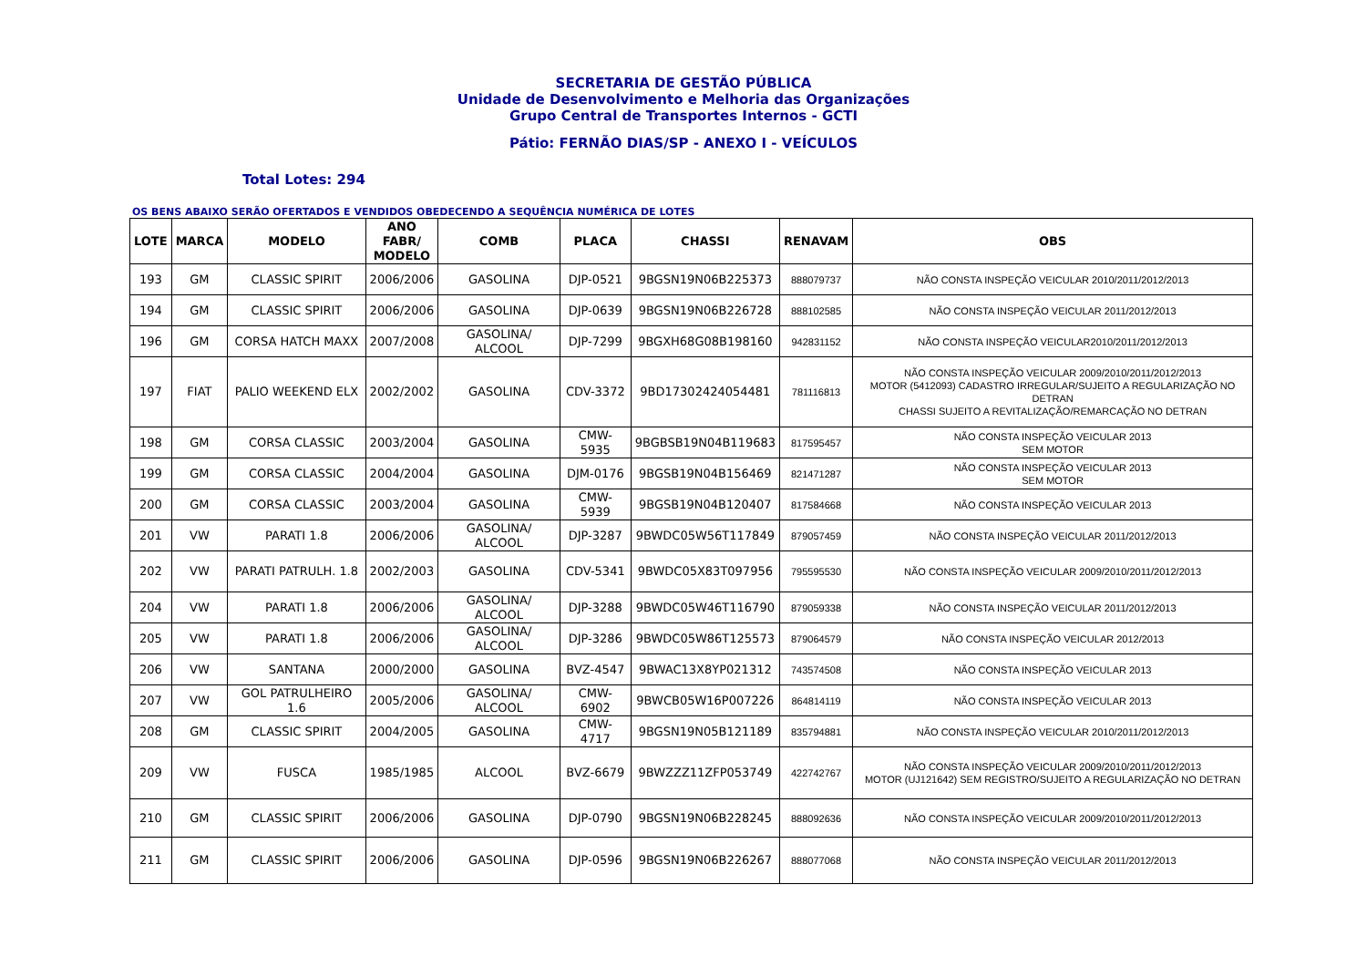SECRETARIA DE GESTÃO PÚBLICA
Unidade de Desenvolvimento e Melhoria das Organizações
Grupo Central de Transportes Internos - GCTI
Pátio: FERNÃO DIAS/SP - ANEXO I - VEÍCULOS
Total Lotes: 294
OS BENS ABAIXO SERÃO OFERTADOS E VENDIDOS OBEDECENDO A SEQUÊNCIA NUMÉRICA DE LOTES
| LOTE | MARCA | MODELO | ANO FABR/ MODELO | COMB | PLACA | CHASSI | RENAVAM | OBS |
| --- | --- | --- | --- | --- | --- | --- | --- | --- |
| 193 | GM | CLASSIC SPIRIT | 2006/2006 | GASOLINA | DJP-0521 | 9BGSN19N06B225373 | 888079737 | NÃO CONSTA INSPEÇÃO VEICULAR 2010/2011/2012/2013 |
| 194 | GM | CLASSIC SPIRIT | 2006/2006 | GASOLINA | DJP-0639 | 9BGSN19N06B226728 | 888102585 | NÃO CONSTA INSPEÇÃO VEICULAR 2011/2012/2013 |
| 196 | GM | CORSA HATCH MAXX | 2007/2008 | GASOLINA/ ALCOOL | DJP-7299 | 9BGXH68G08B198160 | 942831152 | NÃO CONSTA INSPEÇÃO VEICULAR2010/2011/2012/2013 |
| 197 | FIAT | PALIO WEEKEND ELX | 2002/2002 | GASOLINA | CDV-3372 | 9BD17302424054481 | 781116813 | NÃO CONSTA INSPEÇÃO VEICULAR 2009/2010/2011/2012/2013 MOTOR (5412093) CADASTRO IRREGULAR/SUJEITO A REGULARIZAÇÃO NO DETRAN CHASSI SUJEITO A REVITALIZAÇÃO/REMARCAÇÃO NO DETRAN |
| 198 | GM | CORSA CLASSIC | 2003/2004 | GASOLINA | CMW-5935 | 9BGBSB19N04B119683 | 817595457 | NÃO CONSTA INSPEÇÃO VEICULAR 2013 SEM MOTOR |
| 199 | GM | CORSA CLASSIC | 2004/2004 | GASOLINA | DJM-0176 | 9BGSB19N04B156469 | 821471287 | NÃO CONSTA INSPEÇÃO VEICULAR 2013 SEM MOTOR |
| 200 | GM | CORSA CLASSIC | 2003/2004 | GASOLINA | CMW-5939 | 9BGSB19N04B120407 | 817584668 | NÃO CONSTA INSPEÇÃO VEICULAR 2013 |
| 201 | VW | PARATI 1.8 | 2006/2006 | GASOLINA/ ALCOOL | DJP-3287 | 9BWDC05W56T117849 | 879057459 | NÃO CONSTA INSPEÇÃO VEICULAR 2011/2012/2013 |
| 202 | VW | PARATI PATRULH. 1.8 | 2002/2003 | GASOLINA | CDV-5341 | 9BWDC05X83T097956 | 795595530 | NÃO CONSTA INSPEÇÃO VEICULAR 2009/2010/2011/2012/2013 |
| 204 | VW | PARATI 1.8 | 2006/2006 | GASOLINA/ ALCOOL | DJP-3288 | 9BWDC05W46T116790 | 879059338 | NÃO CONSTA INSPEÇÃO VEICULAR 2011/2012/2013 |
| 205 | VW | PARATI 1.8 | 2006/2006 | GASOLINA/ ALCOOL | DJP-3286 | 9BWDC05W86T125573 | 879064579 | NÃO CONSTA INSPEÇÃO VEICULAR 2012/2013 |
| 206 | VW | SANTANA | 2000/2000 | GASOLINA | BVZ-4547 | 9BWAC13X8YP021312 | 743574508 | NÃO CONSTA INSPEÇÃO VEICULAR 2013 |
| 207 | VW | GOL PATRULHEIRO 1.6 | 2005/2006 | GASOLINA/ ALCOOL | CMW-6902 | 9BWCB05W16P007226 | 864814119 | NÃO CONSTA INSPEÇÃO VEICULAR 2013 |
| 208 | GM | CLASSIC SPIRIT | 2004/2005 | GASOLINA | CMW-4717 | 9BGSN19N05B121189 | 835794881 | NÃO CONSTA INSPEÇÃO VEICULAR 2010/2011/2012/2013 |
| 209 | VW | FUSCA | 1985/1985 | ALCOOL | BVZ-6679 | 9BWZZZ11ZFP053749 | 422742767 | NÃO CONSTA INSPEÇÃO VEICULAR 2009/2010/2011/2012/2013 MOTOR (UJ121642) SEM REGISTRO/SUJEITO A REGULARIZAÇÃO NO DETRAN |
| 210 | GM | CLASSIC SPIRIT | 2006/2006 | GASOLINA | DJP-0790 | 9BGSN19N06B228245 | 888092636 | NÃO CONSTA INSPEÇÃO VEICULAR 2009/2010/2011/2012/2013 |
| 211 | GM | CLASSIC SPIRIT | 2006/2006 | GASOLINA | DJP-0596 | 9BGSN19N06B226267 | 888077068 | NÃO CONSTA INSPEÇÃO VEICULAR 2011/2012/2013 |